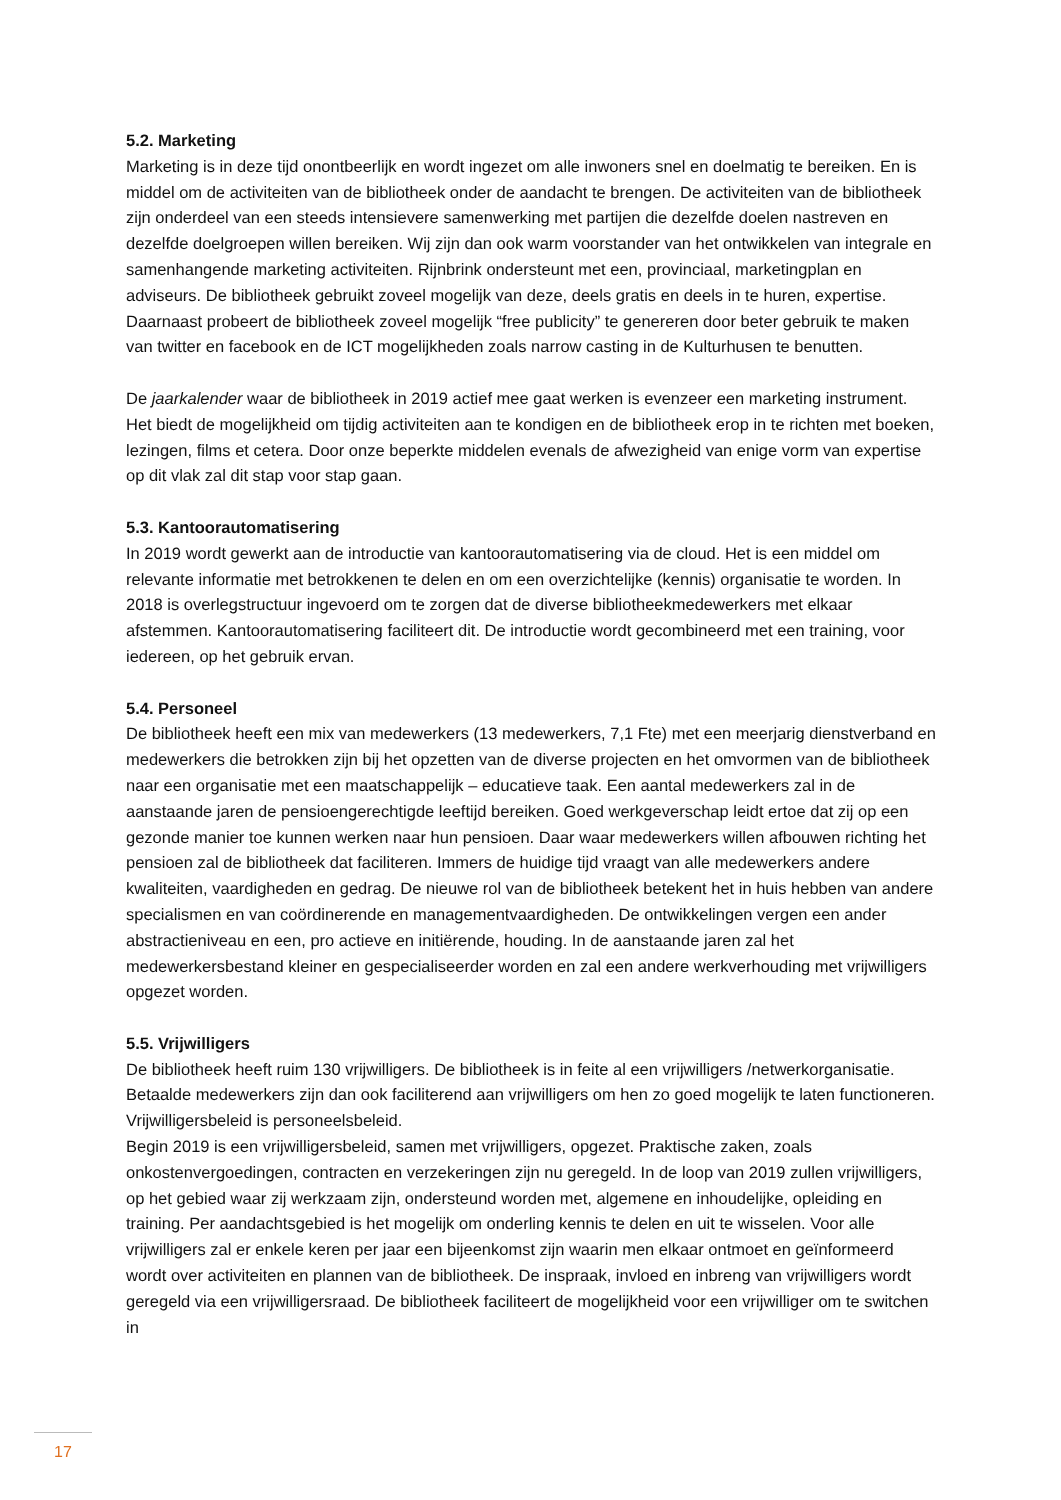5.2. Marketing
Marketing is in deze tijd onontbeerlijk en wordt ingezet om alle inwoners snel en doelmatig te bereiken. En is middel om de activiteiten van de bibliotheek onder de aandacht te brengen. De activiteiten van de bibliotheek zijn onderdeel van een steeds intensievere samenwerking met partijen die dezelfde doelen nastreven en dezelfde doelgroepen willen bereiken. Wij zijn dan ook warm voorstander van het ontwikkelen van integrale en samenhangende marketing activiteiten. Rijnbrink ondersteunt met een, provinciaal, marketingplan en adviseurs. De bibliotheek gebruikt zoveel mogelijk van deze, deels gratis en deels in te huren, expertise. Daarnaast probeert de bibliotheek zoveel mogelijk “free publicity” te genereren door beter gebruik te maken van twitter en facebook en de ICT mogelijkheden zoals narrow casting in de Kulturhusen te benutten.
De jaarkalender waar de bibliotheek in 2019 actief mee gaat werken is evenzeer een marketing instrument. Het biedt de mogelijkheid om tijdig activiteiten aan te kondigen en de bibliotheek erop in te richten met boeken, lezingen, films et cetera. Door onze beperkte middelen evenals de afwezigheid van enige vorm van expertise op dit vlak zal dit stap voor stap gaan.
5.3. Kantoorautomatisering
In 2019 wordt gewerkt aan de introductie van kantoorautomatisering via de cloud. Het is een middel om relevante informatie met betrokkenen te delen en om een overzichtelijke (kennis) organisatie te worden. In 2018 is overlegstructuur ingevoerd om te zorgen dat de diverse bibliotheekmedewerkers met elkaar afstemmen. Kantoorautomatisering faciliteert dit. De introductie wordt gecombineerd met een training, voor iedereen, op het gebruik ervan.
5.4. Personeel
De bibliotheek heeft een mix van medewerkers (13 medewerkers, 7,1 Fte) met een meerjarig dienstverband en medewerkers die betrokken zijn bij het opzetten van de diverse projecten en het omvormen van de bibliotheek naar een organisatie met een maatschappelijk – educatieve taak. Een aantal medewerkers zal in de aanstaande jaren de pensioengerechtigde leeftijd bereiken. Goed werkgeverschap leidt ertoe dat zij op een gezonde manier toe kunnen werken naar hun pensioen. Daar waar medewerkers willen afbouwen richting het pensioen zal de bibliotheek dat faciliteren. Immers de huidige tijd vraagt van alle medewerkers andere kwaliteiten, vaardigheden en gedrag. De nieuwe rol van de bibliotheek betekent het in huis hebben van andere specialismen en van coördinerende en managementvaardigheden. De ontwikkelingen vergen een ander abstractieniveau en een, pro actieve en initiërende, houding. In de aanstaande jaren zal het medewerkersbestand kleiner en gespecialiseerder worden en zal een andere werkverhouding met vrijwilligers opgezet worden.
5.5. Vrijwilligers
De bibliotheek heeft ruim 130 vrijwilligers. De bibliotheek is in feite al een vrijwilligers /netwerkorganisatie. Betaalde medewerkers zijn dan ook faciliterend aan vrijwilligers om hen zo goed mogelijk te laten functioneren. Vrijwilligersbeleid is personeelsbeleid.
Begin 2019 is een vrijwilligersbeleid, samen met vrijwilligers, opgezet. Praktische zaken, zoals onkostenvergoedingen, contracten en verzekeringen zijn nu geregeld. In de loop van 2019 zullen vrijwilligers, op het gebied waar zij werkzaam zijn, ondersteund worden met, algemene en inhoudelijke, opleiding en training. Per aandachtsgebied is het mogelijk om onderling kennis te delen en uit te wisselen. Voor alle vrijwilligers zal er enkele keren per jaar een bijeenkomst zijn waarin men elkaar ontmoet en geïnformeerd wordt over activiteiten en plannen van de bibliotheek. De inspraak, invloed en inbreng van vrijwilligers wordt geregeld via een vrijwilligersraad. De bibliotheek faciliteert de mogelijkheid voor een vrijwilliger om te switchen in
17